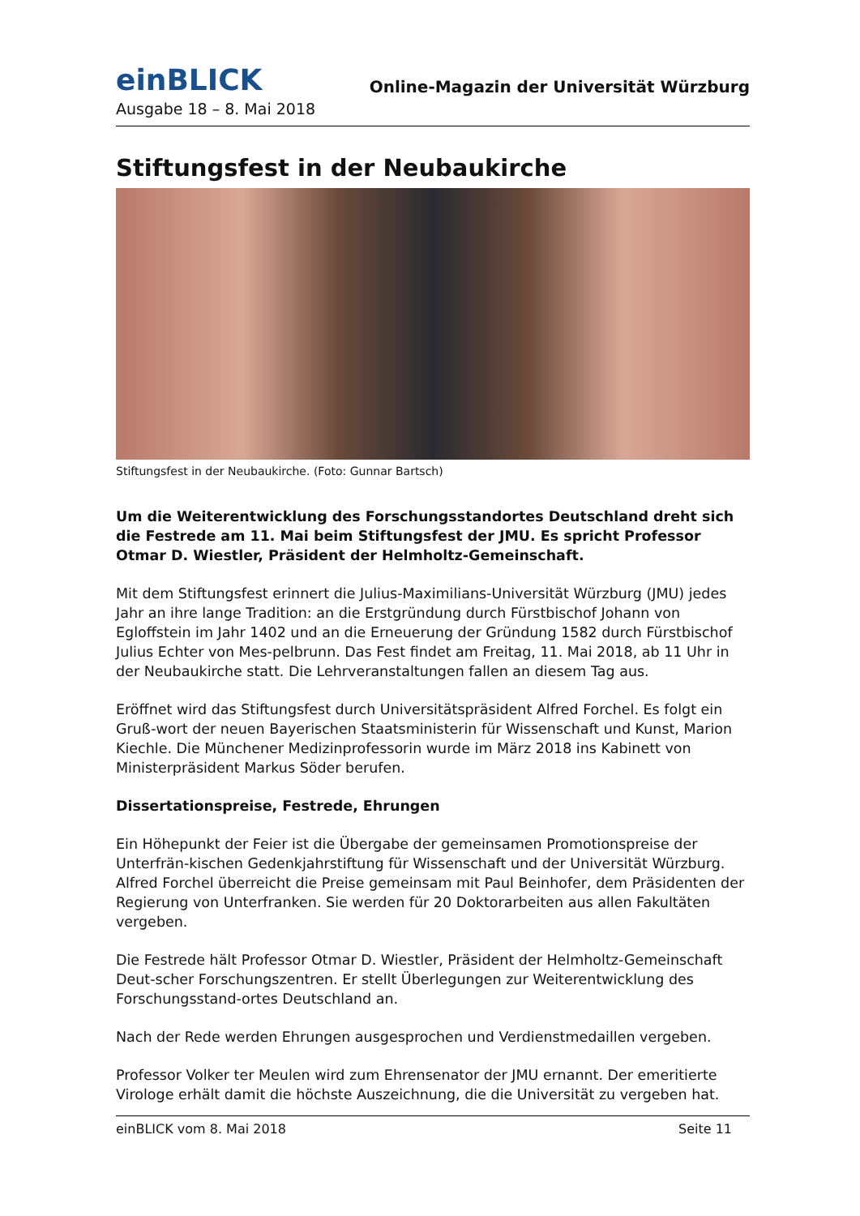einBLICK
Online-Magazin der Universität Würzburg
Ausgabe 18 – 8. Mai 2018
Stiftungsfest in der Neubaukirche
Stiftungsfest in der Neubaukirche. (Foto: Gunnar Bartsch)
Um die Weiterentwicklung des Forschungsstandortes Deutschland dreht sich die Festrede am 11. Mai beim Stiftungsfest der JMU. Es spricht Professor Otmar D. Wiestler, Präsident der Helmholtz-Gemeinschaft.
Mit dem Stiftungsfest erinnert die Julius-Maximilians-Universität Würzburg (JMU) jedes Jahr an ihre lange Tradition: an die Erstgründung durch Fürstbischof Johann von Egloffstein im Jahr 1402 und an die Erneuerung der Gründung 1582 durch Fürstbischof Julius Echter von Mes-pelbrunn. Das Fest findet am Freitag, 11. Mai 2018, ab 11 Uhr in der Neubaukirche statt. Die Lehrveranstaltungen fallen an diesem Tag aus.
Eröffnet wird das Stiftungsfest durch Universitätspräsident Alfred Forchel. Es folgt ein Gruß-wort der neuen Bayerischen Staatsministerin für Wissenschaft und Kunst, Marion Kiechle. Die Münchener Medizinprofessorin wurde im März 2018 ins Kabinett von Ministerpräsident Markus Söder berufen.
Dissertationspreise, Festrede, Ehrungen
Ein Höhepunkt der Feier ist die Übergabe der gemeinsamen Promotionspreise der Unterfrän-kischen Gedenkjahrstiftung für Wissenschaft und der Universität Würzburg. Alfred Forchel überreicht die Preise gemeinsam mit Paul Beinhofer, dem Präsidenten der Regierung von Unterfranken. Sie werden für 20 Doktorarbeiten aus allen Fakultäten vergeben.
Die Festrede hält Professor Otmar D. Wiestler, Präsident der Helmholtz-Gemeinschaft Deut-scher Forschungszentren. Er stellt Überlegungen zur Weiterentwicklung des Forschungsstand-ortes Deutschland an.
Nach der Rede werden Ehrungen ausgesprochen und Verdienstmedaillen vergeben.
Professor Volker ter Meulen wird zum Ehrensenator der JMU ernannt. Der emeritierte Virologe erhält damit die höchste Auszeichnung, die die Universität zu vergeben hat.
einBLICK vom 8. Mai 2018 Seite 11